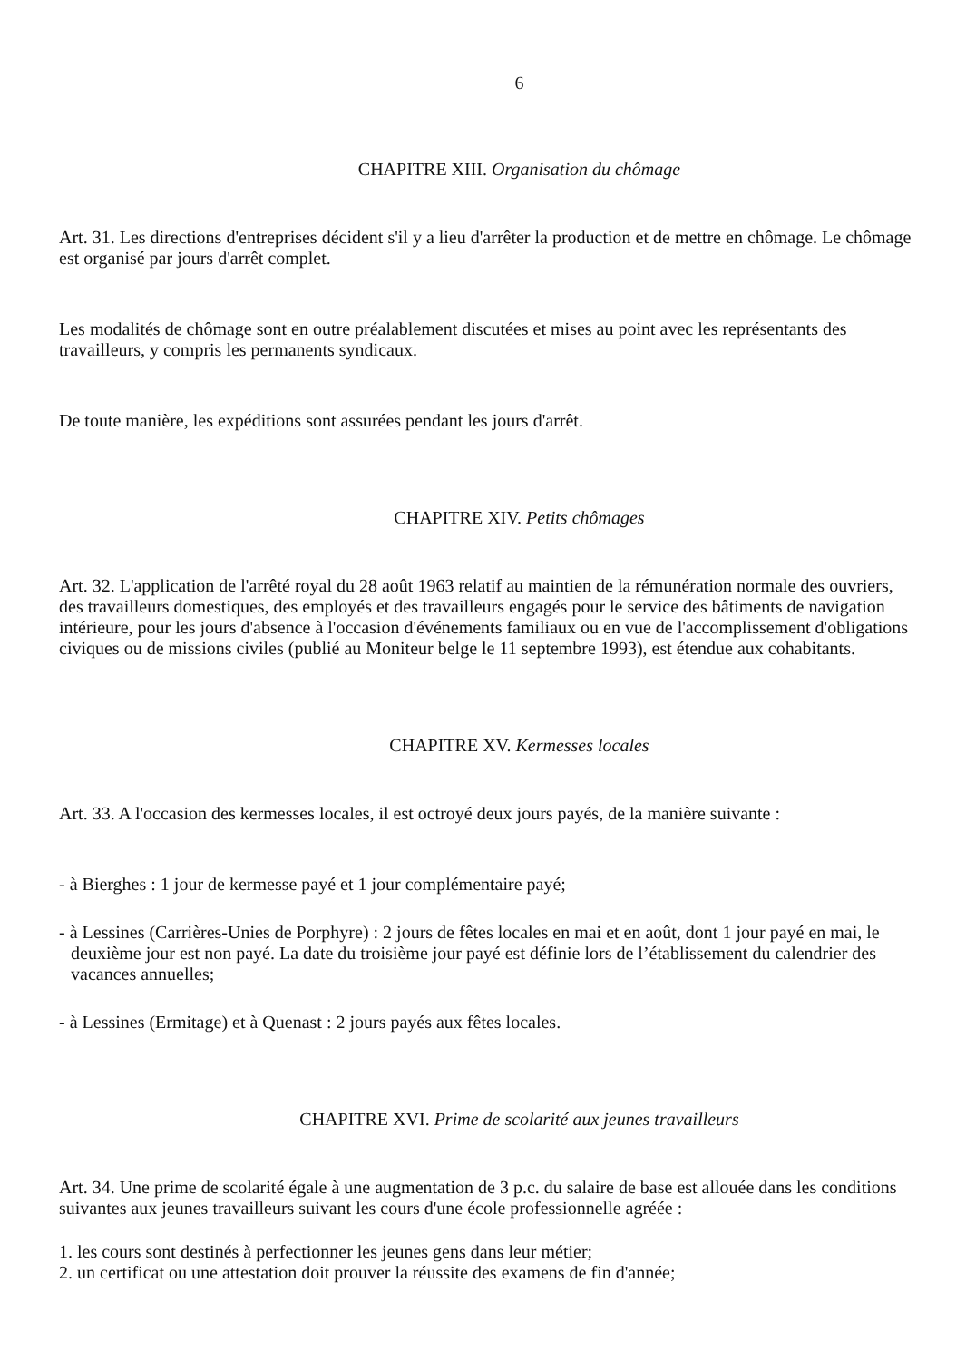6
CHAPITRE XIII. Organisation du chômage
Art. 31. Les directions d'entreprises décident s'il y a lieu d'arrêter la production et de mettre en chômage. Le chômage est organisé par jours d'arrêt complet.
Les modalités de chômage sont en outre préalablement discutées et mises au point avec les représentants des travailleurs, y compris les permanents syndicaux.
De toute manière, les expéditions sont assurées pendant les jours d'arrêt.
CHAPITRE XIV. Petits chômages
Art. 32. L'application de l'arrêté royal du 28 août 1963 relatif au maintien de la rémunération normale des ouvriers, des travailleurs domestiques, des employés et des travailleurs engagés pour le service des bâtiments de navigation intérieure, pour les jours d'absence à l'occasion d'événements familiaux ou en vue de l'accomplissement d'obligations civiques ou de missions civiles (publié au Moniteur belge le 11 septembre 1993), est étendue aux cohabitants.
CHAPITRE XV. Kermesses locales
Art. 33. A l'occasion des kermesses locales, il est octroyé deux jours payés, de la manière suivante :
- à Bierghes : 1 jour de kermesse payé et 1 jour complémentaire payé;
- à Lessines (Carrières-Unies de Porphyre) : 2 jours de fêtes locales en mai et en août, dont 1 jour payé en mai, le deuxième jour est non payé. La date du troisième jour payé est définie lors de l’établissement du calendrier des vacances annuelles;
- à Lessines (Ermitage) et à Quenast : 2 jours payés aux fêtes locales.
CHAPITRE XVI. Prime de scolarité aux jeunes travailleurs
Art. 34. Une prime de scolarité égale à une augmentation de 3 p.c. du salaire de base est allouée dans les conditions suivantes aux jeunes travailleurs suivant les cours d'une école professionnelle agréée :
1. les cours sont destinés à perfectionner les jeunes gens dans leur métier;
2. un certificat ou une attestation doit prouver la réussite des examens de fin d'année;